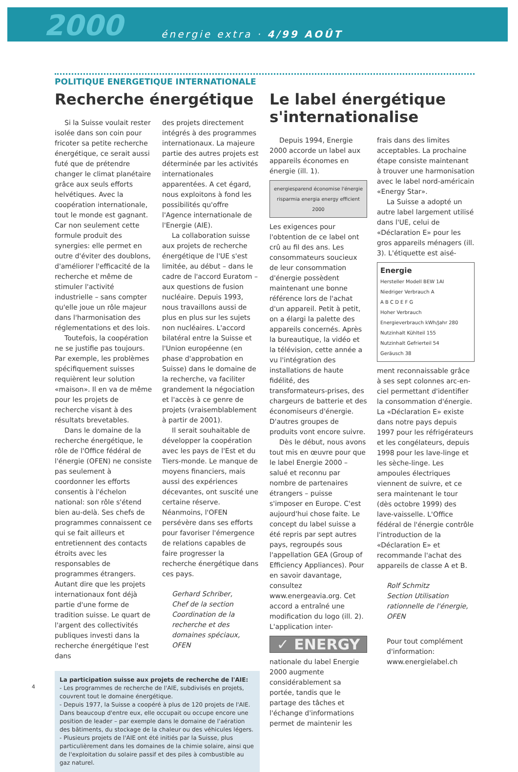2000 énergie extra · 4/99 AOÛT
POLITIQUE ENERGETIQUE INTERNATIONALE
Recherche énergétique
Si la Suisse voulait rester isolée dans son coin pour fricoter sa petite recherche énergétique, ce serait aussi futé que de prétendre changer le climat planétaire grâce aux seuls efforts helvétiques. Avec la coopération internationale, tout le monde est gagnant. Car non seulement cette formule produit des synergies: elle permet en outre d'éviter des doublons, d'améliorer l'efficacité de la recherche et même de stimuler l'activité industrielle – sans compter qu'elle joue un rôle majeur dans l'harmonisation des réglementations et des lois.
Toutefois, la coopération ne se justifie pas toujours. Par exemple, les problèmes spécifiquement suisses requièrent leur solution «maison». Il en va de même pour les projets de recherche visant à des résultats brevetables.
Dans le domaine de la recherche énergétique, le rôle de l'Office fédéral de l'énergie (OFEN) ne consiste pas seulement à coordonner les efforts consentis à l'échelon national: son rôle s'étend bien au-delà. Ses chefs de programmes connaissent ce qui se fait ailleurs et entretiennent des contacts étroits avec les responsables de programmes étrangers. Autant dire que les projets internationaux font déjà partie d'une forme de tradition suisse. Le quart de l'argent des collectivités publiques investi dans la recherche énergétique l'est dans
des projets directement intégrés à des programmes internationaux. La majeure partie des autres projets est déterminée par les activités internationales apparentées. A cet égard, nous exploitons à fond les possibilités qu'offre l'Agence internationale de l'Energie (AIE).
La collaboration suisse aux projets de recherche énergétique de l'UE s'est limitée, au début – dans le cadre de l'accord Euratom – aux questions de fusion nucléaire. Depuis 1993, nous travaillons aussi de plus en plus sur les sujets non nucléaires. L'accord bilatéral entre la Suisse et l'Union européenne (en phase d'approbation en Suisse) dans le domaine de la recherche, va faciliter grandement la négociation et l'accès à ce genre de projets (vraisemblablement à partir de 2001).
Il serait souhaitable de développer la coopération avec les pays de l'Est et du Tiers-monde. Le manque de moyens financiers, mais aussi des expériences décevantes, ont suscité une certaine réserve. Néanmoins, l'OFEN persévère dans ses efforts pour favoriser l'émergence de relations capables de faire progresser la recherche énergétique dans ces pays.
Gerhard Schriber,
Chef de la section Coordination de la recherche et des domaines spéciaux, OFEN
La participation suisse aux projets de recherche de l'AIE:
- Les programmes de recherche de l'AIE, subdivisés en projets, couvrent tout le domaine énergétique.
- Depuis 1977, la Suisse a coopéré à plus de 120 projets de l'AIE. Dans beaucoup d'entre eux, elle occupait ou occupe encore une position de leader – par exemple dans le domaine de l'aération des bâtiments, du stockage de la chaleur ou des véhicules légers.
- Plusieurs projets de l'AIE ont été initiés par la Suisse, plus particulièrement dans les domaines de la chimie solaire, ainsi que de l'exploitation du solaire passif et des piles à combustible au gaz naturel.
Le label énergétique s'internationalise
Depuis 1994, Energie 2000 accorde un label aux appareils économes en énergie (ill. 1).
energiesparend économise l'énergie risparmia energia energy efficient 2000
Les exigences pour l'obtention de ce label ont crû au fil des ans. Les consommateurs soucieux de leur consommation d'énergie possèdent maintenant une bonne référence lors de l'achat d'un appareil. Petit à petit, on a élargi la palette des appareils concernés. Après la bureautique, la vidéo et la télévision, cette année a vu l'intégration des installations de haute fidélité, des transformateurs-prises, des chargeurs de batterie et des économiseurs d'énergie. D'autres groupes de produits vont encore suivre.
Dès le début, nous avons tout mis en œuvre pour que le label Energie 2000 – salué et reconnu par nombre de partenaires étrangers – puisse s'imposer en Europe. C'est aujourd'hui chose faite. Le concept du label suisse a été repris par sept autres pays, regroupés sous l'appellation GEA (Group of Efficiency Appliances). Pour en savoir davantage, consultez www.energeavia.org. Cet accord a entraîné une modification du logo (ill. 2). L'application inter-
✓ ENERGY
nationale du label Energie 2000 augmente considérablement sa portée, tandis que le partage des tâches et l'échange d'informations permet de maintenir les
frais dans des limites acceptables. La prochaine étape consiste maintenant à trouver une harmonisation avec le label nord-américain «Energy Star».
La Suisse a adopté un autre label largement utilisé dans l'UE, celui de «Déclaration E» pour les gros appareils ménagers (ill. 3). L'étiquette est aisé-
Energie
Hersteller Modell BEW 1AI
Niedriger Verbrauch A
A B C D E F G
Hoher Verbrauch
Energieverbrauch kWh/Jahr 280
Nutzinhalt Kühlteil 155
Nutzinhalt Gefrierteil 54
Geräusch 38
ment reconnaissable grâce à ses sept colonnes arc-en-ciel permettant d'identifier la consommation d'énergie. La «Déclaration E» existe dans notre pays depuis 1997 pour les réfrigérateurs et les congélateurs, depuis 1998 pour les lave-linge et les sèche-linge. Les ampoules électriques viennent de suivre, et ce sera maintenant le tour (dès octobre 1999) des lave-vaisselle. L'Office fédéral de l'énergie contrôle l'introduction de la «Déclaration E» et recommande l'achat des appareils de classe A et B.
Rolf Schmitz
Section Utilisation rationnelle de l'énergie, OFEN
Pour tout complément d'information:
www.energielabel.ch
4